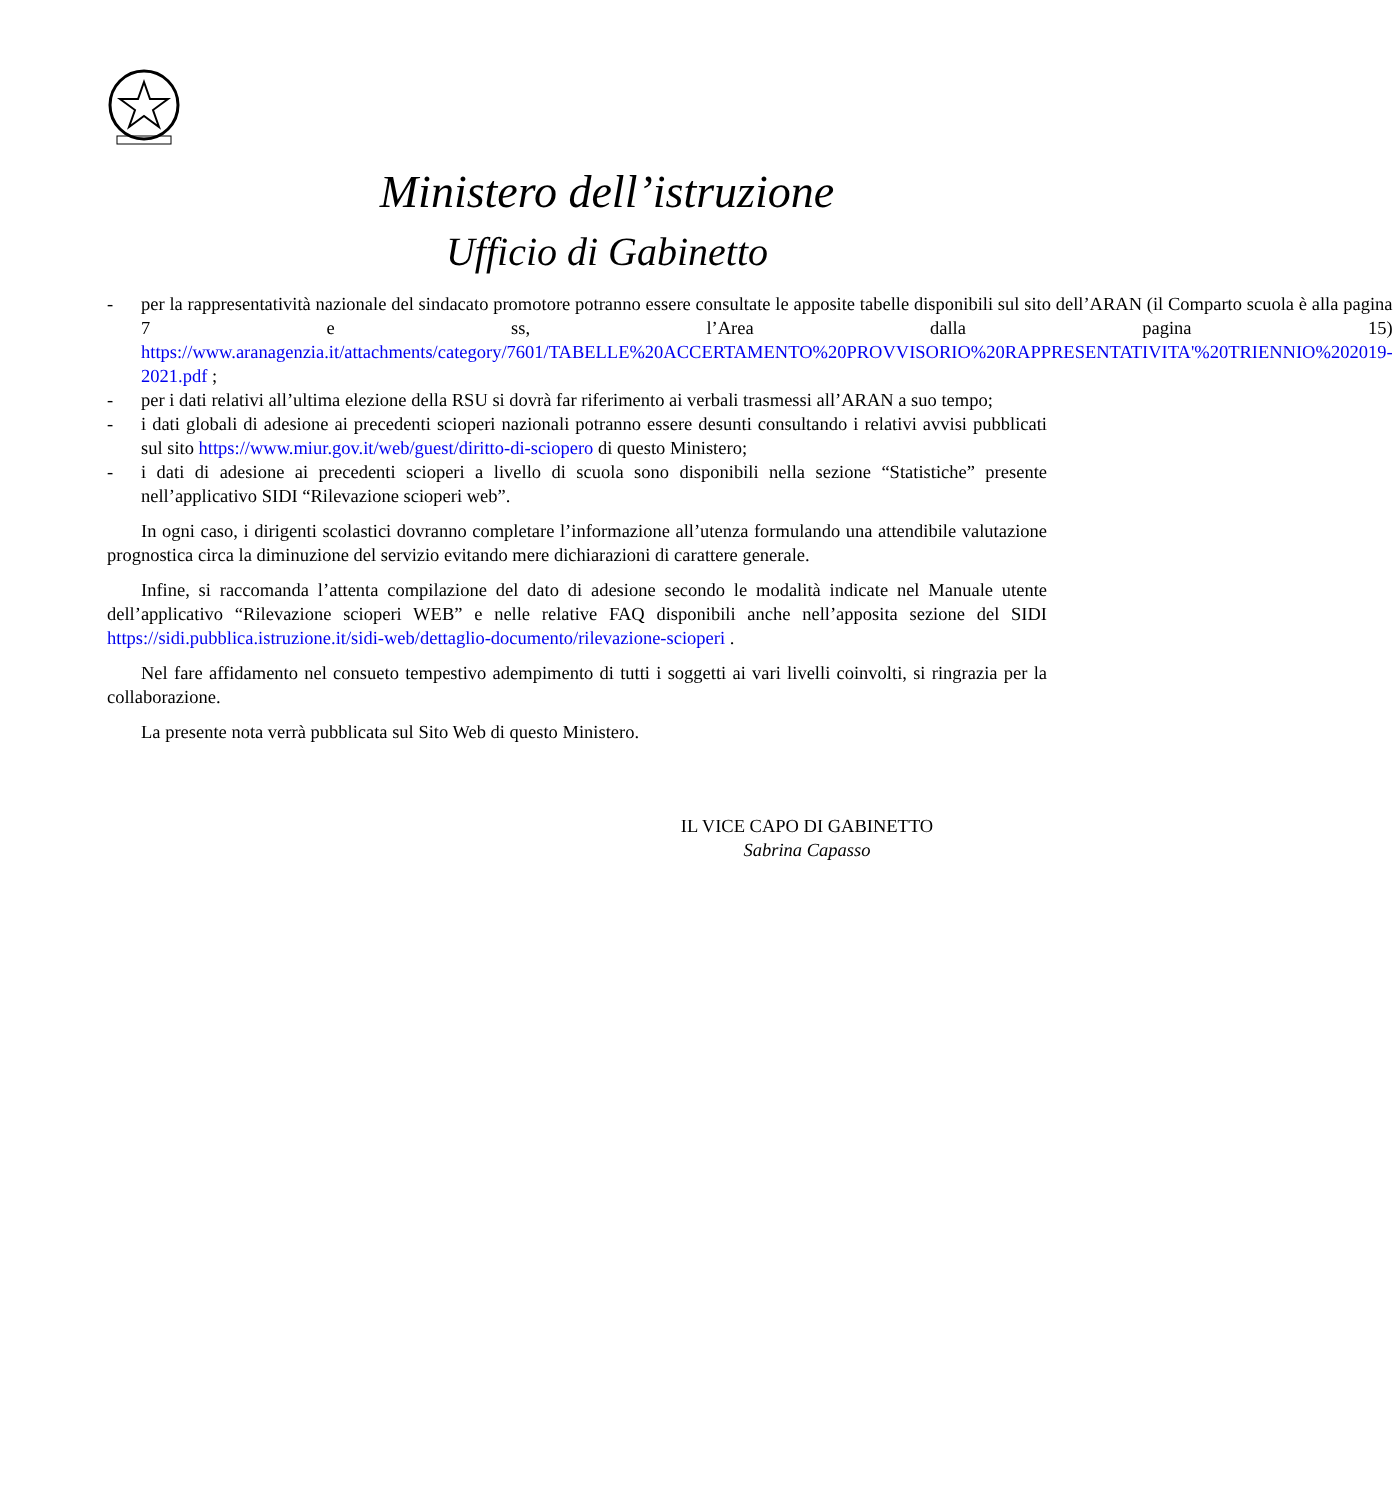Ministero dell’istruzione
Ufficio di Gabinetto
- per la rappresentatività nazionale del sindacato promotore potranno essere consultate le apposite tabelle disponibili sul sito dell’ARAN (il Comparto scuola è alla pagina 7 e ss, l’Area dalla pagina 15) https://www.aranagenzia.it/attachments/category/7601/TABELLE%20ACCERTAMENTO%20PROVVISORIO%20RAPPRESENTATIVITA'%20TRIENNIO%202019-2021.pdf ;
- per i dati relativi all’ultima elezione della RSU si dovrà far riferimento ai verbali trasmessi all’ARAN a suo tempo;
- i dati globali di adesione ai precedenti scioperi nazionali potranno essere desunti consultando i relativi avvisi pubblicati sul sito https://www.miur.gov.it/web/guest/diritto-di-sciopero di questo Ministero;
- i dati di adesione ai precedenti scioperi a livello di scuola sono disponibili nella sezione “Statistiche” presente nell’applicativo SIDI “Rilevazione scioperi web”.
In ogni caso, i dirigenti scolastici dovranno completare l’informazione all’utenza formulando una attendibile valutazione prognostica circa la diminuzione del servizio evitando mere dichiarazioni di carattere generale.
Infine, si raccomanda l’attenta compilazione del dato di adesione secondo le modalità indicate nel Manuale utente dell’applicativo “Rilevazione scioperi WEB” e nelle relative FAQ disponibili anche nell’apposita sezione del SIDI https://sidi.pubblica.istruzione.it/sidi-web/dettaglio-documento/rilevazione-scioperi .
Nel fare affidamento nel consueto tempestivo adempimento di tutti i soggetti ai vari livelli coinvolti, si ringrazia per la collaborazione.
La presente nota verrà pubblicata sul Sito Web di questo Ministero.
IL VICE CAPO DI GABINETTO
Sabrina Capasso